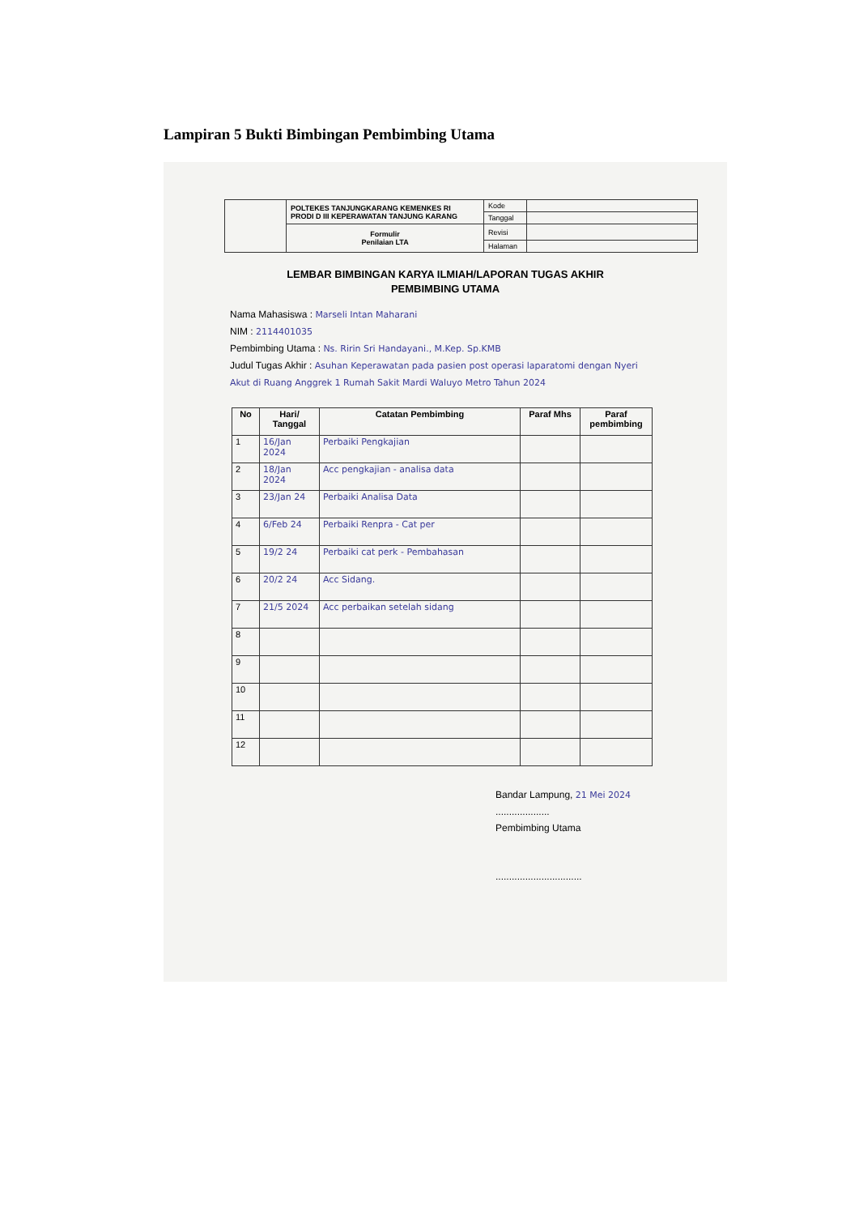Lampiran 5 Bukti Bimbingan Pembimbing Utama
| | POLTEKES TANJUNGKARANG KEMENKES RI PRODI D III KEPERAWATAN TANJUNG KARANG | Kode | |
| | | Tanggal | |
| | Formulir Penilaian LTA | Revisi | |
| | | Halaman | |
LEMBAR BIMBINGAN KARYA ILMIAH/LAPORAN TUGAS AKHIR
PEMBIMBING UTAMA
Nama Mahasiswa : Marseli Intan Maharani
NIM : 2114401035
Pembimbing Utama : Ns. Ririn Sri Handayani., M.Kep. Sp.KMB
Judul Tugas Akhir : Asuhan Keperawatan pada pasien post operasi laparatomi dengan Nyeri Akut di Ruang Anggrek 1 Rumah Sakit Mardi Waluyo Metro Tahun 2024
| No | Hari/ Tanggal | Catatan Pembimbing | Paraf Mhs | Paraf pembimbing |
| --- | --- | --- | --- | --- |
| 1 | 16/Jan 2024 | Perbaiki Pengkajian | | |
| 2 | 18/Jan 2024 | Acc pengkajian - analisa data | | |
| 3 | 23/Jan 24 | Perbaiki Analisa Data | | |
| 4 | 6/Feb 24 | Perbaiki Renpra - Cat per | | |
| 5 | 19/2 24 | Perbaiki cat perk - Pembahasan | | |
| 6 | 20/2 24 | Acc Sidang. | | |
| 7 | 21/5 2024 | Acc perbaikan setelah sidang | | |
| 8 | | | | |
| 9 | | | | |
| 10 | | | | |
| 11 | | | | |
| 12 | | | | |
Bandar Lampung, 21 Mei 2024
....................
Pembimbing Utama
................................